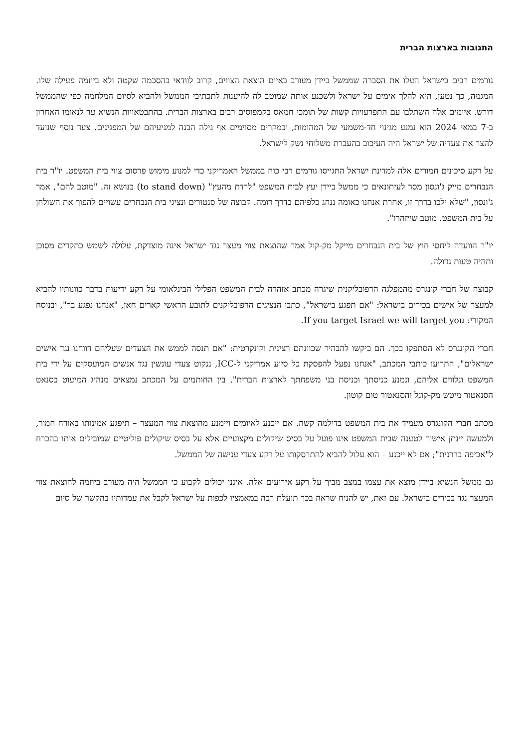התגובות בארצות הברית
גורמים רבים בישראל העלו את הסברה שממשל ביידן מעורב באיום הוצאת הצווים, קרוב לוודאי בהסכמה שקטה ולא ביוזמה פעילה שלו. המגמה, כך נטען, היא להלך אימים על ישראל ולשכנע אותה שמוטב לה להיענות לתכתיבי הממשל ולהביא לסיום המלחמה כפי שהממשל דורש. איומים אלה השתלבו עם התפרעויות קשות של תומכי חמאס בקמפוסים רבים בארצות הברית. בהתבטאויות הנשיא עד לנאומו האחרון ב-7 במאי 2024 הוא נמנע מגינוי חד-משמעי של המהומות, ובמקרים מסוימים אף גילה הבנה למניעיהם של המפגינים. צעד נוסף שנועד להצר את צעדיה של ישראל היה העיכוב בהעברת משלוחי נשק לישראל.
על רקע סיכונים חמורים אלה למדינת ישראל התגייסו גורמים רבי כוח בממשל האמריקני כדי למנוע מימוש פרסום צווי בית המשפט. יו"ר בית הנבחרים מייק ג'ונסון מסר לעיתונאים כי ממשל ביידן יעץ לבית המשפט "לרדת מהעץ" (to stand down) בנושא זה. "מוטב להם", אמר ג'ונסון, "שלא ילכו בדרך זו, אחרת אנחנו כאומה ננהג כלפיהם בדרך דומה. קבוצה של סנטורים ונציגי בית הנבחרים עשויים להפוך את השולחן על בית המשפט. מוטב שייזהרו".
יו"ר הוועדה ליחסי חוץ של בית הנבחרים מייקל מק-קול אמר שהוצאת צווי מעצר נגד ישראל אינה מוצדקת, עלולה לשמש כתקדים מסוכן ותהיה טעות גדולה.
קבוצה של חברי קונגרס מהמפלגה הרפובליקנית שיגרה מכתב אזהרה לבית המשפט הפלילי הבינלאומי על רקע ידיעות בדבר כוונותיו להביא למעצר של אישים בכירים בישראל: "אם תפגע בישראל", כתבו הנציגים הרפובליקנים לתובע הראשי קארים חאן, "אנחנו נפגע בך", ובנוסח המקורי: If you target Israel we will target you.
חברי הקונגרס לא הסתפקו בכך. הם ביקשו להבהיר שכוונתם רצינית וקונקרטית: "אם תנסה לממש את הצעדים שעליהם דווחנו נגד אישים ישראלים", התריעו כותבי המכתב, "אנחנו נפעל להפסקת כל סיוע אמריקני ל-ICC, ננקוט צעדי עונשין נגד אנשים המועסקים על ידי בית המשפט ונלווים אליהם, ונמנע כניסתך וכניסת בני משפחתך לארצות הברית". בין החותמים על המכתב נמצאים מנהיג המיעוט בסנאט הסנאטור מיטש מק-קונל והסנאטור טום קוטון.
מכתב חברי הקונגרס מעמיד את בית המשפט בדילמה קשה. אם ייכנע לאיומים ויימנע מהוצאת צווי המעצר – תיפגע אמינותו באורח חמור, ולמעשה יינתן אישור לטענה שבית המשפט אינו פועל על בסיס שיקולים מקצועיים אלא על בסיס שיקולים פוליטיים שמובילים אותו בהכרח ל"אכיפה בררנית"; אם לא ייכנע – הוא עלול להביא להתרסקותו על רקע צעדי ענישה של הממשל.
גם ממשל הנשיא ביידן מוצא את עצמו במצב מביך על רקע אירועים אלה. איננו יכולים לקבוע כי הממשל היה מעורב ביוזמה להוצאת צווי המעצר נגד בכירים בישראל. עם זאת, יש להניח שראה בכך תועלת רבה במאמציו לכפות על ישראל לקבל את עמדותיו בהקשר של סיום